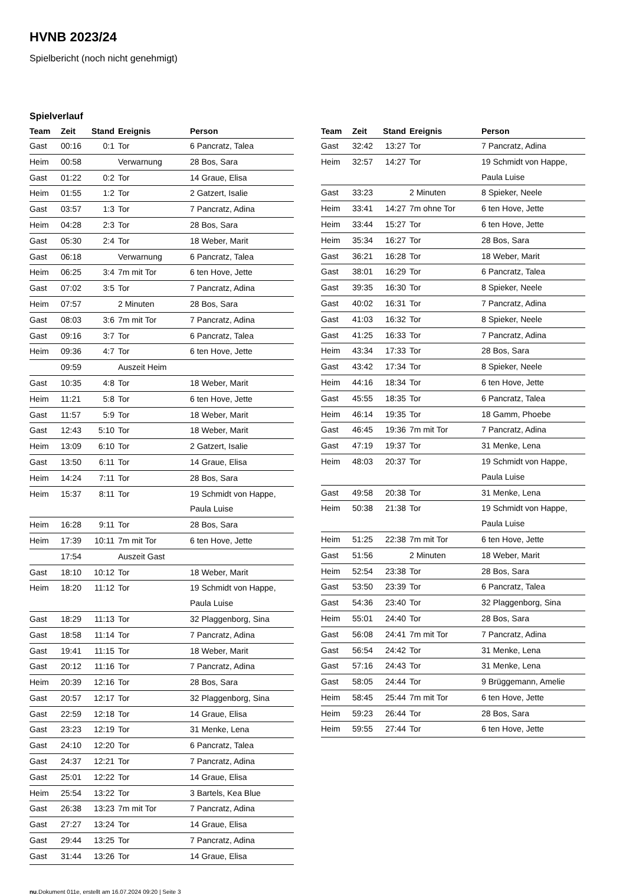HVNB 2023/24
Spielbericht (noch nicht genehmigt)
Spielverlauf
| Team | Zeit | Stand | Ereignis | Person |
| --- | --- | --- | --- | --- |
| Gast | 00:16 | 0:1 | Tor | 6 Pancratz, Talea |
| Heim | 00:58 | | Verwarnung | 28 Bos, Sara |
| Gast | 01:22 | 0:2 | Tor | 14 Graue, Elisa |
| Heim | 01:55 | 1:2 | Tor | 2 Gatzert, Isalie |
| Gast | 03:57 | 1:3 | Tor | 7 Pancratz, Adina |
| Heim | 04:28 | 2:3 | Tor | 28 Bos, Sara |
| Gast | 05:30 | 2:4 | Tor | 18 Weber, Marit |
| Gast | 06:18 | | Verwarnung | 6 Pancratz, Talea |
| Heim | 06:25 | 3:4 | 7m mit Tor | 6 ten Hove, Jette |
| Gast | 07:02 | 3:5 | Tor | 7 Pancratz, Adina |
| Heim | 07:57 | | 2 Minuten | 28 Bos, Sara |
| Gast | 08:03 | 3:6 | 7m mit Tor | 7 Pancratz, Adina |
| Gast | 09:16 | 3:7 | Tor | 6 Pancratz, Talea |
| Heim | 09:36 | 4:7 | Tor | 6 ten Hove, Jette |
| | 09:59 | | Auszeit Heim | |
| Gast | 10:35 | 4:8 | Tor | 18 Weber, Marit |
| Heim | 11:21 | 5:8 | Tor | 6 ten Hove, Jette |
| Gast | 11:57 | 5:9 | Tor | 18 Weber, Marit |
| Gast | 12:43 | 5:10 | Tor | 18 Weber, Marit |
| Heim | 13:09 | 6:10 | Tor | 2 Gatzert, Isalie |
| Gast | 13:50 | 6:11 | Tor | 14 Graue, Elisa |
| Heim | 14:24 | 7:11 | Tor | 28 Bos, Sara |
| Heim | 15:37 | 8:11 | Tor | 19 Schmidt von Happe, Paula Luise |
| Heim | 16:28 | 9:11 | Tor | 28 Bos, Sara |
| Heim | 17:39 | 10:11 | 7m mit Tor | 6 ten Hove, Jette |
| | 17:54 | | Auszeit Gast | |
| Gast | 18:10 | 10:12 | Tor | 18 Weber, Marit |
| Heim | 18:20 | 11:12 | Tor | 19 Schmidt von Happe, Paula Luise |
| Gast | 18:29 | 11:13 | Tor | 32 Plaggenborg, Sina |
| Gast | 18:58 | 11:14 | Tor | 7 Pancratz, Adina |
| Gast | 19:41 | 11:15 | Tor | 18 Weber, Marit |
| Gast | 20:12 | 11:16 | Tor | 7 Pancratz, Adina |
| Heim | 20:39 | 12:16 | Tor | 28 Bos, Sara |
| Gast | 20:57 | 12:17 | Tor | 32 Plaggenborg, Sina |
| Gast | 22:59 | 12:18 | Tor | 14 Graue, Elisa |
| Gast | 23:23 | 12:19 | Tor | 31 Menke, Lena |
| Gast | 24:10 | 12:20 | Tor | 6 Pancratz, Talea |
| Gast | 24:37 | 12:21 | Tor | 7 Pancratz, Adina |
| Gast | 25:01 | 12:22 | Tor | 14 Graue, Elisa |
| Heim | 25:54 | 13:22 | Tor | 3 Bartels, Kea Blue |
| Gast | 26:38 | 13:23 | 7m mit Tor | 7 Pancratz, Adina |
| Gast | 27:27 | 13:24 | Tor | 14 Graue, Elisa |
| Gast | 29:44 | 13:25 | Tor | 7 Pancratz, Adina |
| Gast | 31:44 | 13:26 | Tor | 14 Graue, Elisa |
| Team | Zeit | Stand | Ereignis | Person |
| --- | --- | --- | --- | --- |
| Gast | 32:42 | 13:27 | Tor | 7 Pancratz, Adina |
| Heim | 32:57 | 14:27 | Tor | 19 Schmidt von Happe, Paula Luise |
| Gast | 33:23 | | 2 Minuten | 8 Spieker, Neele |
| Heim | 33:41 | 14:27 | 7m ohne Tor | 6 ten Hove, Jette |
| Heim | 33:44 | 15:27 | Tor | 6 ten Hove, Jette |
| Heim | 35:34 | 16:27 | Tor | 28 Bos, Sara |
| Gast | 36:21 | 16:28 | Tor | 18 Weber, Marit |
| Gast | 38:01 | 16:29 | Tor | 6 Pancratz, Talea |
| Gast | 39:35 | 16:30 | Tor | 8 Spieker, Neele |
| Gast | 40:02 | 16:31 | Tor | 7 Pancratz, Adina |
| Gast | 41:03 | 16:32 | Tor | 8 Spieker, Neele |
| Gast | 41:25 | 16:33 | Tor | 7 Pancratz, Adina |
| Heim | 43:34 | 17:33 | Tor | 28 Bos, Sara |
| Gast | 43:42 | 17:34 | Tor | 8 Spieker, Neele |
| Heim | 44:16 | 18:34 | Tor | 6 ten Hove, Jette |
| Gast | 45:55 | 18:35 | Tor | 6 Pancratz, Talea |
| Heim | 46:14 | 19:35 | Tor | 18 Gamm, Phoebe |
| Gast | 46:45 | 19:36 | 7m mit Tor | 7 Pancratz, Adina |
| Gast | 47:19 | 19:37 | Tor | 31 Menke, Lena |
| Heim | 48:03 | 20:37 | Tor | 19 Schmidt von Happe, Paula Luise |
| Gast | 49:58 | 20:38 | Tor | 31 Menke, Lena |
| Heim | 50:38 | 21:38 | Tor | 19 Schmidt von Happe, Paula Luise |
| Heim | 51:25 | 22:38 | 7m mit Tor | 6 ten Hove, Jette |
| Gast | 51:56 | | 2 Minuten | 18 Weber, Marit |
| Heim | 52:54 | 23:38 | Tor | 28 Bos, Sara |
| Gast | 53:50 | 23:39 | Tor | 6 Pancratz, Talea |
| Gast | 54:36 | 23:40 | Tor | 32 Plaggenborg, Sina |
| Heim | 55:01 | 24:40 | Tor | 28 Bos, Sara |
| Gast | 56:08 | 24:41 | 7m mit Tor | 7 Pancratz, Adina |
| Gast | 56:54 | 24:42 | Tor | 31 Menke, Lena |
| Gast | 57:16 | 24:43 | Tor | 31 Menke, Lena |
| Gast | 58:05 | 24:44 | Tor | 9 Brüggemann, Amelie |
| Heim | 58:45 | 25:44 | 7m mit Tor | 6 ten Hove, Jette |
| Heim | 59:23 | 26:44 | Tor | 28 Bos, Sara |
| Heim | 59:55 | 27:44 | Tor | 6 ten Hove, Jette |
nu.Dokument 011e, erstellt am 16.07.2024 09:20 | Seite 3